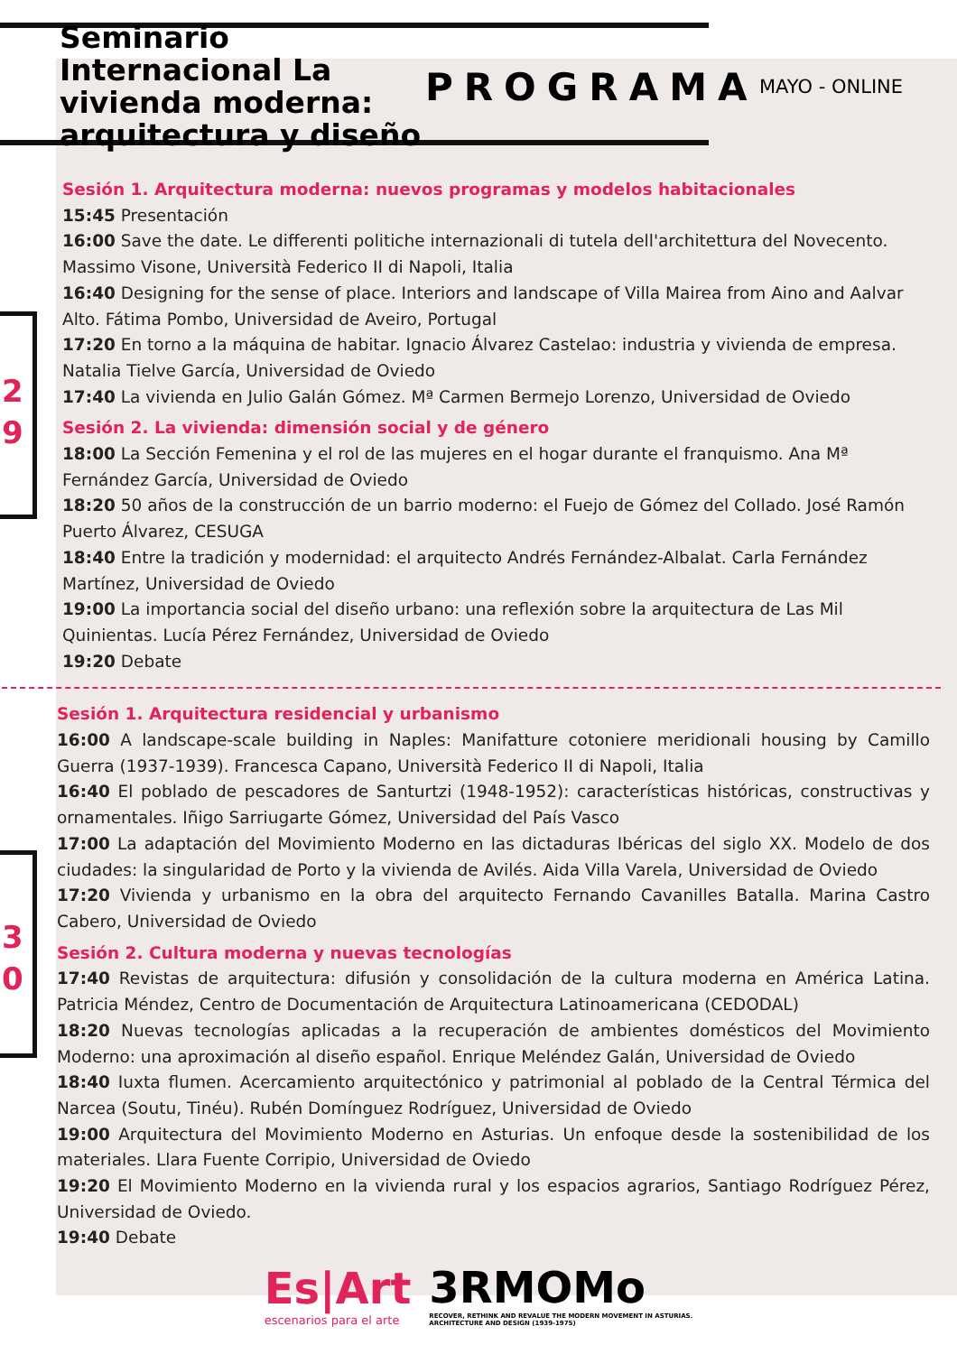2
9
3
0
Seminario Internacional La vivienda moderna: arquitectura y diseño
PROGRAMA
MAYO - ONLINE
Sesión 1. Arquitectura moderna: nuevos programas y modelos habitacionales
15:45 Presentación
16:00 Save the date. Le differenti politiche internazionali di tutela dell'architettura del Novecento. Massimo Visone, Università Federico II di Napoli, Italia
16:40 Designing for the sense of place. Interiors and landscape of Villa Mairea from Aino and Aalvar Alto. Fátima Pombo, Universidad de Aveiro, Portugal
17:20 En torno a la máquina de habitar. Ignacio Álvarez Castelao: industria y vivienda de empresa. Natalia Tielve García, Universidad de Oviedo
17:40 La vivienda en Julio Galán Gómez. Mª Carmen Bermejo Lorenzo, Universidad de Oviedo
Sesión 2. La vivienda: dimensión social y de género
18:00 La Sección Femenina y el rol de las mujeres en el hogar durante el franquismo. Ana Mª Fernández García, Universidad de Oviedo
18:20 50 años de la construcción de un barrio moderno: el Fuejo de Gómez del Collado. José Ramón Puerto Álvarez, CESUGA
18:40 Entre la tradición y modernidad: el arquitecto Andrés Fernández-Albalat. Carla Fernández Martínez, Universidad de Oviedo
19:00 La importancia social del diseño urbano: una reflexión sobre la arquitectura de Las Mil Quinientas. Lucía Pérez Fernández, Universidad de Oviedo
19:20 Debate
Sesión 1. Arquitectura residencial y urbanismo
16:00 A landscape-scale building in Naples: Manifatture cotoniere meridionali housing by Camillo Guerra (1937-1939). Francesca Capano, Università Federico II di Napoli, Italia
16:40 El poblado de pescadores de Santurtzi (1948-1952): características históricas, constructivas y ornamentales. Iñigo Sarriugarte Gómez, Universidad del País Vasco
17:00 La adaptación del Movimiento Moderno en las dictaduras Ibéricas del siglo XX. Modelo de dos ciudades: la singularidad de Porto y la vivienda de Avilés. Aida Villa Varela, Universidad de Oviedo
17:20 Vivienda y urbanismo en la obra del arquitecto Fernando Cavanilles Batalla. Marina Castro Cabero, Universidad de Oviedo
Sesión 2. Cultura moderna y nuevas tecnologías
17:40 Revistas de arquitectura: difusión y consolidación de la cultura moderna en América Latina. Patricia Méndez, Centro de Documentación de Arquitectura Latinoamericana (CEDODAL)
18:20 Nuevas tecnologías aplicadas a la recuperación de ambientes domésticos del Movimiento Moderno: una aproximación al diseño español. Enrique Meléndez Galán, Universidad de Oviedo
18:40 Iuxta flumen. Acercamiento arquitectónico y patrimonial al poblado de la Central Térmica del Narcea (Soutu, Tinéu). Rubén Domínguez Rodríguez, Universidad de Oviedo
19:00 Arquitectura del Movimiento Moderno en Asturias. Un enfoque desde la sostenibilidad de los materiales. Llara Fuente Corripio, Universidad de Oviedo
19:20 El Movimiento Moderno en la vivienda rural y los espacios agrarios, Santiago Rodríguez Pérez, Universidad de Oviedo.
19:40 Debate
Es|Art
escenarios para el arte
3RMOMo
RECOVER, RETHINK AND REVALUE THE MODERN MOVEMENT IN ASTURIAS.
ARCHITECTURE AND DESIGN (1939-1975)